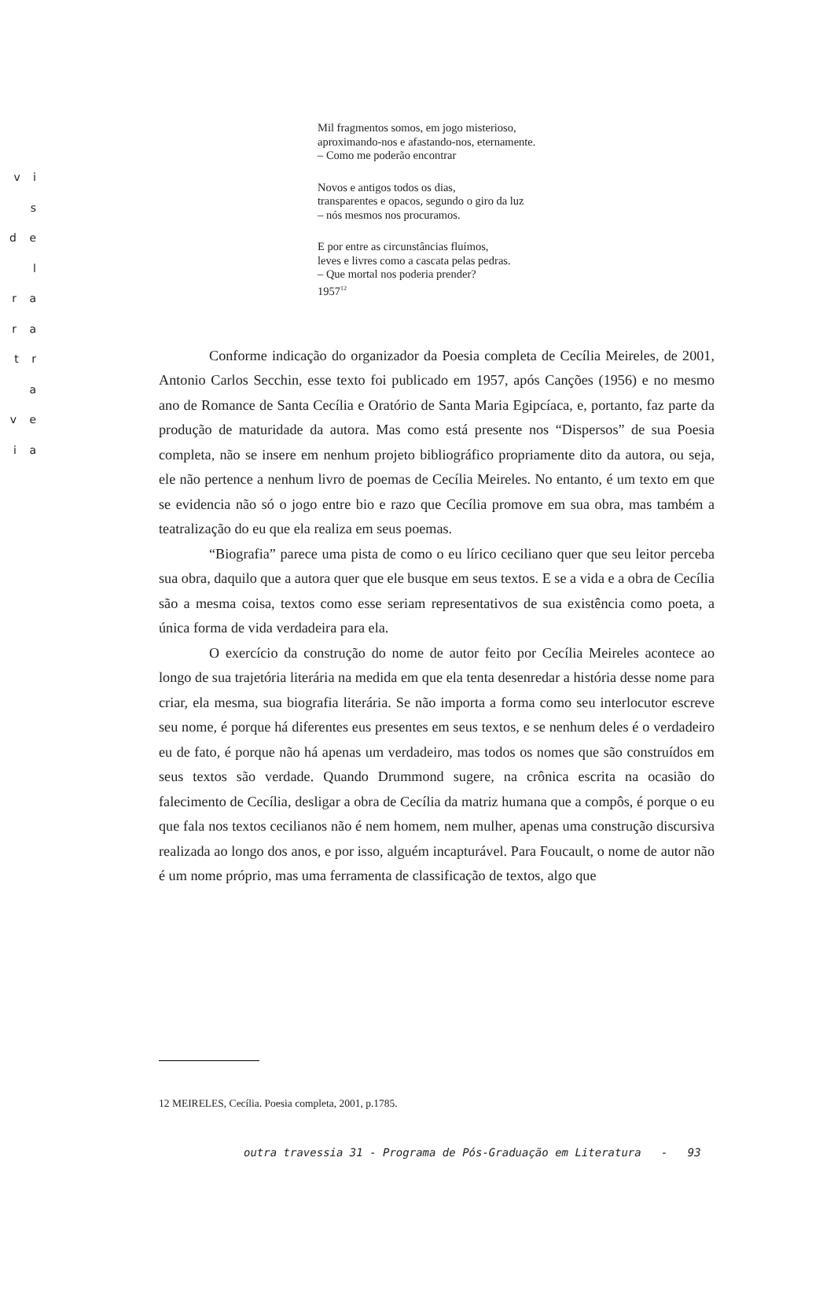v i s
d e l
r a
r a
t r a
v e
i a
Mil fragmentos somos, em jogo misterioso,
aproximando-nos e afastando-nos, eternamente.
– Como me poderão encontrar
Novos e antigos todos os dias,
transparentes e opacos, segundo o giro da luz
– nós mesmos nos procuramos.
E por entre as circunstâncias fluímos,
leves e livres como a cascata pelas pedras.
– Que mortal nos poderia prender?
1957<sup>12</sup>
Conforme indicação do organizador da Poesia completa de Cecília Meireles, de 2001, Antonio Carlos Secchin, esse texto foi publicado em 1957, após Canções (1956) e no mesmo ano de Romance de Santa Cecília e Oratório de Santa Maria Egipcíaca, e, portanto, faz parte da produção de maturidade da autora. Mas como está presente nos “Dispersos” de sua Poesia completa, não se insere em nenhum projeto bibliográfico propriamente dito da autora, ou seja, ele não pertence a nenhum livro de poemas de Cecília Meireles. No entanto, é um texto em que se evidencia não só o jogo entre bio e razo que Cecília promove em sua obra, mas também a teatralização do eu que ela realiza em seus poemas.
“Biografia” parece uma pista de como o eu lírico ceciliano quer que seu leitor perceba sua obra, daquilo que a autora quer que ele busque em seus textos. E se a vida e a obra de Cecília são a mesma coisa, textos como esse seriam representativos de sua existência como poeta, a única forma de vida verdadeira para ela.
O exercício da construção do nome de autor feito por Cecília Meireles acontece ao longo de sua trajetória literária na medida em que ela tenta desenredar a história desse nome para criar, ela mesma, sua biografia literária. Se não importa a forma como seu interlocutor escreve seu nome, é porque há diferentes eus presentes em seus textos, e se nenhum deles é o verdadeiro eu de fato, é porque não há apenas um verdadeiro, mas todos os nomes que são construídos em seus textos são verdade. Quando Drummond sugere, na crônica escrita na ocasião do falecimento de Cecília, desligar a obra de Cecília da matriz humana que a compôs, é porque o eu que fala nos textos cecilianos não é nem homem, nem mulher, apenas uma construção discursiva realizada ao longo dos anos, e por isso, alguém incapturável. Para Foucault, o nome de autor não é um nome próprio, mas uma ferramenta de classificação de textos, algo que
12 MEIRELES, Cecília. Poesia completa, 2001, p.1785.
outra travessia 31 - Programa de Pós-Graduação em Literatura - 93